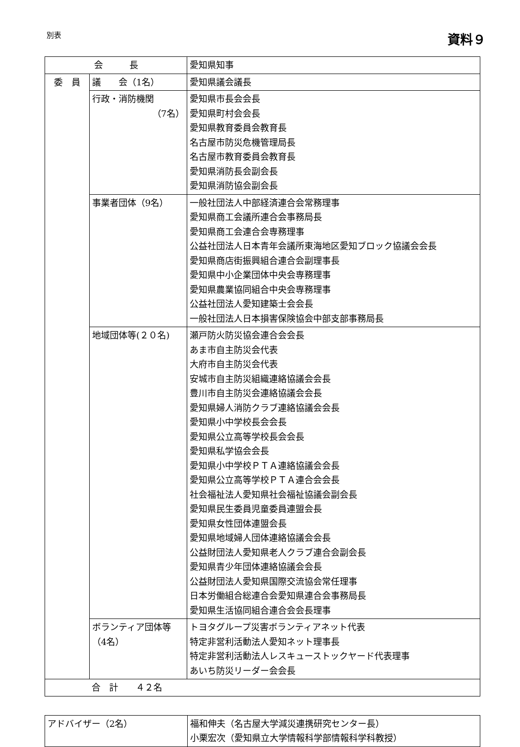別表
資料９
| 会 長 | | 愛知県知事 |
| 委 員 | 議 会（1名） | 愛知県議会議長 |
| | 行政・消防機関 （7名） | 愛知県市長会会長 愛知県町村会会長 愛知県教育委員会教育長 名古屋市防災危機管理局長 名古屋市教育委員会教育長 愛知県消防長会副会長 愛知県消防協会副会長 |
| | 事業者団体（9名） | 一般社団法人中部経済連合会常務理事 愛知県商工会議所連合会事務局長 愛知県商工会連合会専務理事 公益社団法人日本青年会議所東海地区愛知ブロック協議会会長 愛知県商店街振興組合連合会副理事長 愛知県中小企業団体中央会専務理事 愛知県農業協同組合中央会専務理事 公益社団法人愛知建築士会会長 一般社団法人日本損害保険協会中部支部事務局長 |
| | 地域団体等(２０名) | 瀬戸防火防災協会連合会会長 あま市自主防災会代表 大府市自主防災会代表 安城市自主防災組織連絡協議会会長 豊川市自主防災会連絡協議会会長 愛知県婦人消防クラブ連絡協議会会長 愛知県小中学校長会会長 愛知県公立高等学校長会会長 愛知県私学協会会長 愛知県小中学校ＰＴＡ連絡協議会会長 愛知県公立高等学校ＰＴＡ連合会会長 社会福祉法人愛知県社会福祉協議会副会長 愛知県民生委員児童委員連盟会長 愛知県女性団体連盟会長 愛知県地域婦人団体連絡協議会会長 公益財団法人愛知県老人クラブ連合会副会長 愛知県青少年団体連絡協議会会長 公益財団法人愛知県国際交流協会常任理事 日本労働組合総連合会愛知県連合会事務局長 愛知県生活協同組合連合会会長理事 |
| | ボランティア団体等 （4名） | トヨタグループ災害ボランティアネット代表 特定非営利活動法人愛知ネット理事長 特定非営利活動法人レスキューストックヤード代表理事 あいち防災リーダー会会長 |
| 合 計 ４２名 | | |
| アドバイザー（2名） | 福和伸夫（名古屋大学減災連携研究センター長） 小栗宏次（愛知県立大学情報科学部情報科学科教授） |